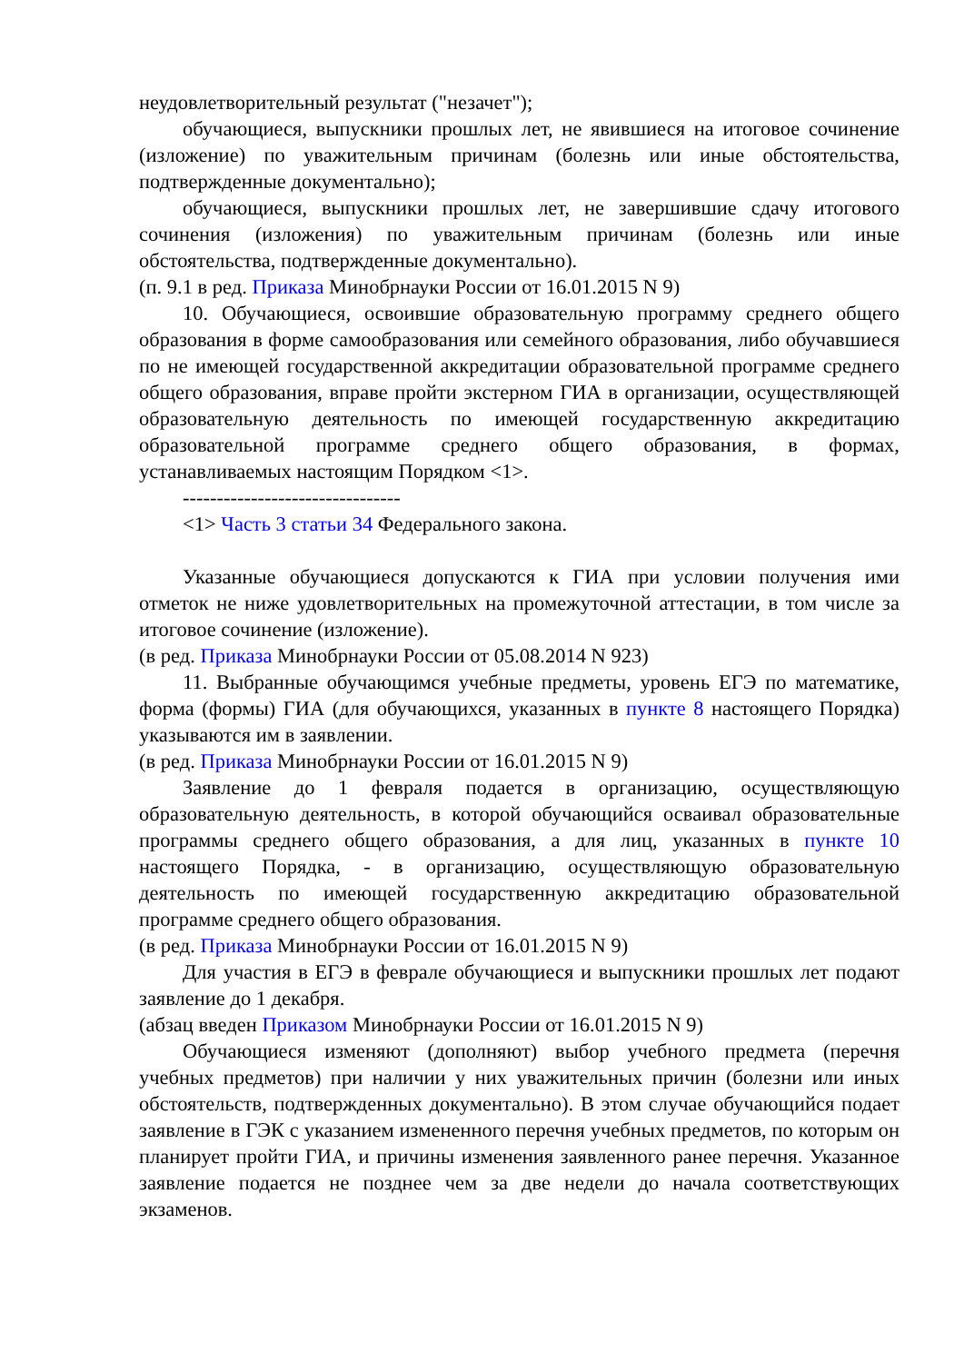неудовлетворительный результат ("незачет");
обучающиеся, выпускники прошлых лет, не явившиеся на итоговое сочинение (изложение) по уважительным причинам (болезнь или иные обстоятельства, подтвержденные документально);
обучающиеся, выпускники прошлых лет, не завершившие сдачу итогового сочинения (изложения) по уважительным причинам (болезнь или иные обстоятельства, подтвержденные документально).
(п. 9.1 в ред. Приказа Минобрнауки России от 16.01.2015 N 9)
10. Обучающиеся, освоившие образовательную программу среднего общего образования в форме самообразования или семейного образования, либо обучавшиеся по не имеющей государственной аккредитации образовательной программе среднего общего образования, вправе пройти экстерном ГИА в организации, осуществляющей образовательную деятельность по имеющей государственную аккредитацию образовательной программе среднего общего образования, в формах, устанавливаемых настоящим Порядком <1>.
--------------------------------
<1> Часть 3 статьи 34 Федерального закона.
Указанные обучающиеся допускаются к ГИА при условии получения ими отметок не ниже удовлетворительных на промежуточной аттестации, в том числе за итоговое сочинение (изложение).
(в ред. Приказа Минобрнауки России от 05.08.2014 N 923)
11. Выбранные обучающимся учебные предметы, уровень ЕГЭ по математике, форма (формы) ГИА (для обучающихся, указанных в пункте 8 настоящего Порядка) указываются им в заявлении.
(в ред. Приказа Минобрнауки России от 16.01.2015 N 9)
Заявление до 1 февраля подается в организацию, осуществляющую образовательную деятельность, в которой обучающийся осваивал образовательные программы среднего общего образования, а для лиц, указанных в пункте 10 настоящего Порядка, - в организацию, осуществляющую образовательную деятельность по имеющей государственную аккредитацию образовательной программе среднего общего образования.
(в ред. Приказа Минобрнауки России от 16.01.2015 N 9)
Для участия в ЕГЭ в феврале обучающиеся и выпускники прошлых лет подают заявление до 1 декабря.
(абзац введен Приказом Минобрнауки России от 16.01.2015 N 9)
Обучающиеся изменяют (дополняют) выбор учебного предмета (перечня учебных предметов) при наличии у них уважительных причин (болезни или иных обстоятельств, подтвержденных документально). В этом случае обучающийся подает заявление в ГЭК с указанием измененного перечня учебных предметов, по которым он планирует пройти ГИА, и причины изменения заявленного ранее перечня. Указанное заявление подается не позднее чем за две недели до начала соответствующих экзаменов.